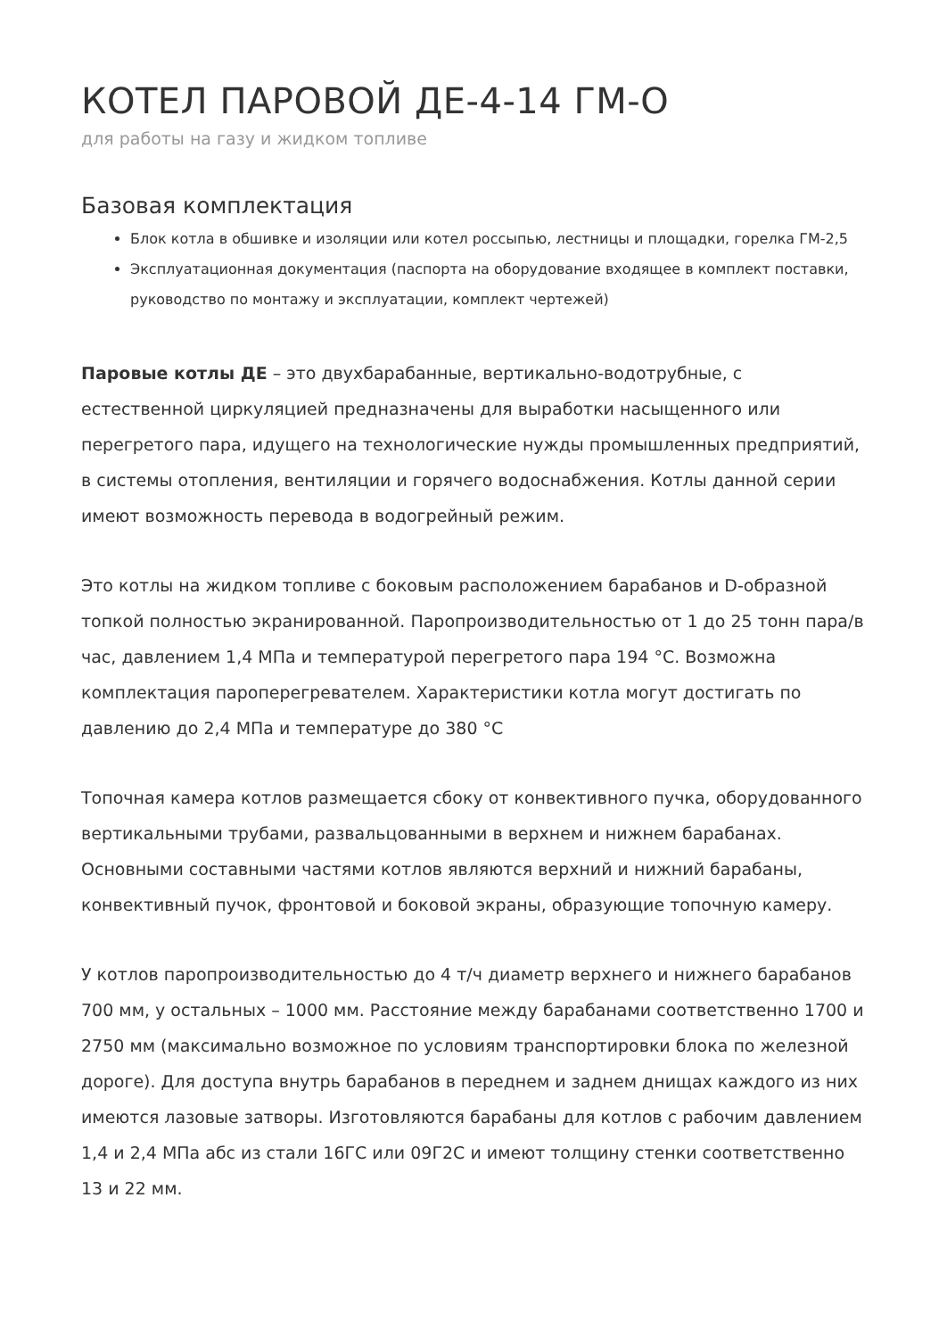КОТЕЛ ПАРОВОЙ ДЕ-4-14 ГМ-О
для работы на газу и жидком топливе
Базовая комплектация
Блок котла в обшивке и изоляции или котел россыпью, лестницы и площадки, горелка ГМ-2,5
Эксплуатационная документация (паспорта на оборудование входящее в комплект поставки, руководство по монтажу и эксплуатации, комплект чертежей)
Паровые котлы ДЕ – это двухбарабанные, вертикально-водотрубные, с естественной циркуляцией предназначены для выработки насыщенного или перегретого пара, идущего на технологические нужды промышленных предприятий, в системы отопления, вентиляции и горячего водоснабжения. Котлы данной серии имеют возможность перевода в водогрейный режим.
Это котлы на жидком топливе с боковым расположением барабанов и D-образной топкой полностью экранированной. Паропроизводительностью от 1 до 25 тонн пара/в час, давлением 1,4 МПа и температурой перегретого пара 194 °С. Возможна комплектация пароперегревателем. Характеристики котла могут достигать по давлению до 2,4 МПа и температуре до 380 °С
Топочная камера котлов размещается сбоку от конвективного пучка, оборудованного вертикальными трубами, развальцованными в верхнем и нижнем барабанах. Основными составными частями котлов являются верхний и нижний барабаны, конвективный пучок, фронтовой и боковой экраны, образующие топочную камеру.
У котлов паропроизводительностью до 4 т/ч диаметр верхнего и нижнего барабанов 700 мм, у остальных – 1000 мм. Расстояние между барабанами соответственно 1700 и 2750 мм (максимально возможное по условиям транспортировки блока по железной дороге). Для доступа внутрь барабанов в переднем и заднем днищах каждого из них имеются лазовые затворы. Изготовляются барабаны для котлов с рабочим давлением 1,4 и 2,4 МПа абс из стали 16ГС или 09Г2С и имеют толщину стенки соответственно 13 и 22 мм.